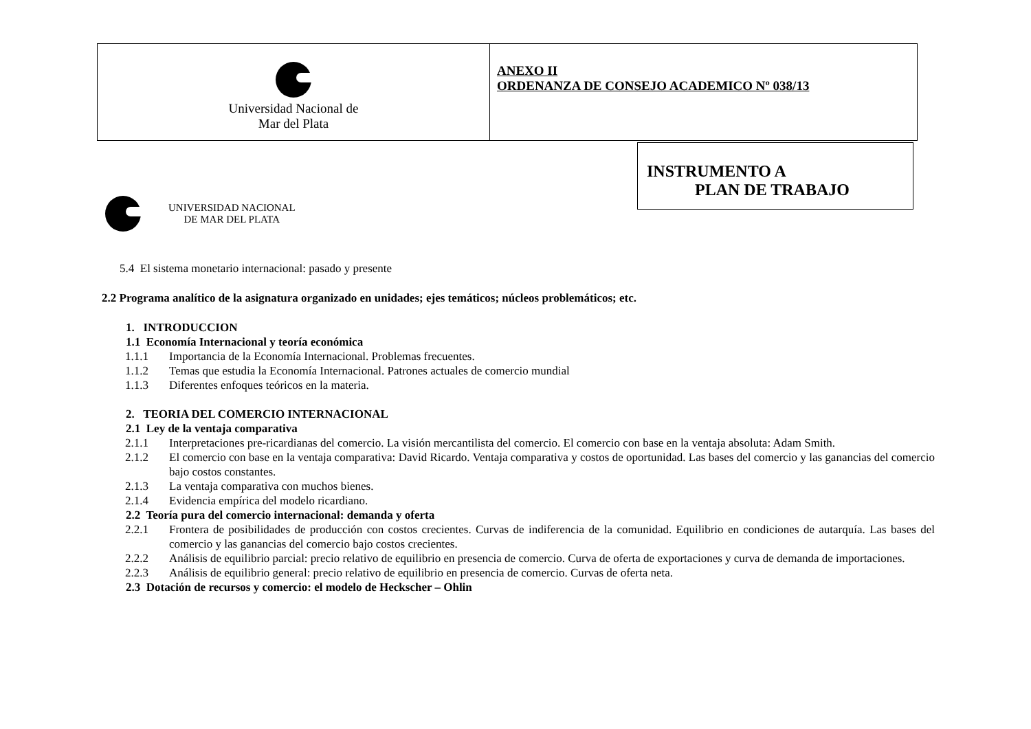| Universidad Nacional de Mar del Plata | ANEXO II ORDENANZA DE CONSEJO ACADEMICO Nº 038/13 |
UNIVERSIDAD NACIONAL
DE MAR DEL PLATA
INSTRUMENTO A
PLAN DE TRABAJO
5.4 El sistema monetario internacional: pasado y presente
2.2 Programa analítico de la asignatura organizado en unidades; ejes temáticos; núcleos problemáticos; etc.
1. INTRODUCCION
1.1 Economía Internacional y teoría económica
1.1.1 Importancia de la Economía Internacional. Problemas frecuentes.
1.1.2 Temas que estudia la Economía Internacional. Patrones actuales de comercio mundial
1.1.3 Diferentes enfoques teóricos en la materia.
2. TEORIA DEL COMERCIO INTERNACIONAL
2.1 Ley de la ventaja comparativa
2.1.1 Interpretaciones pre-ricardianas del comercio. La visión mercantilista del comercio. El comercio con base en la ventaja absoluta: Adam Smith.
2.1.2 El comercio con base en la ventaja comparativa: David Ricardo. Ventaja comparativa y costos de oportunidad. Las bases del comercio y las ganancias del comercio bajo costos constantes.
2.1.3 La ventaja comparativa con muchos bienes.
2.1.4 Evidencia empírica del modelo ricardiano.
2.2 Teoría pura del comercio internacional: demanda y oferta
2.2.1 Frontera de posibilidades de producción con costos crecientes. Curvas de indiferencia de la comunidad. Equilibrio en condiciones de autarquía. Las bases del comercio y las ganancias del comercio bajo costos crecientes.
2.2.2 Análisis de equilibrio parcial: precio relativo de equilibrio en presencia de comercio. Curva de oferta de exportaciones y curva de demanda de importaciones.
2.2.3 Análisis de equilibrio general: precio relativo de equilibrio en presencia de comercio. Curvas de oferta neta.
2.3 Dotación de recursos y comercio: el modelo de Heckscher – Ohlin